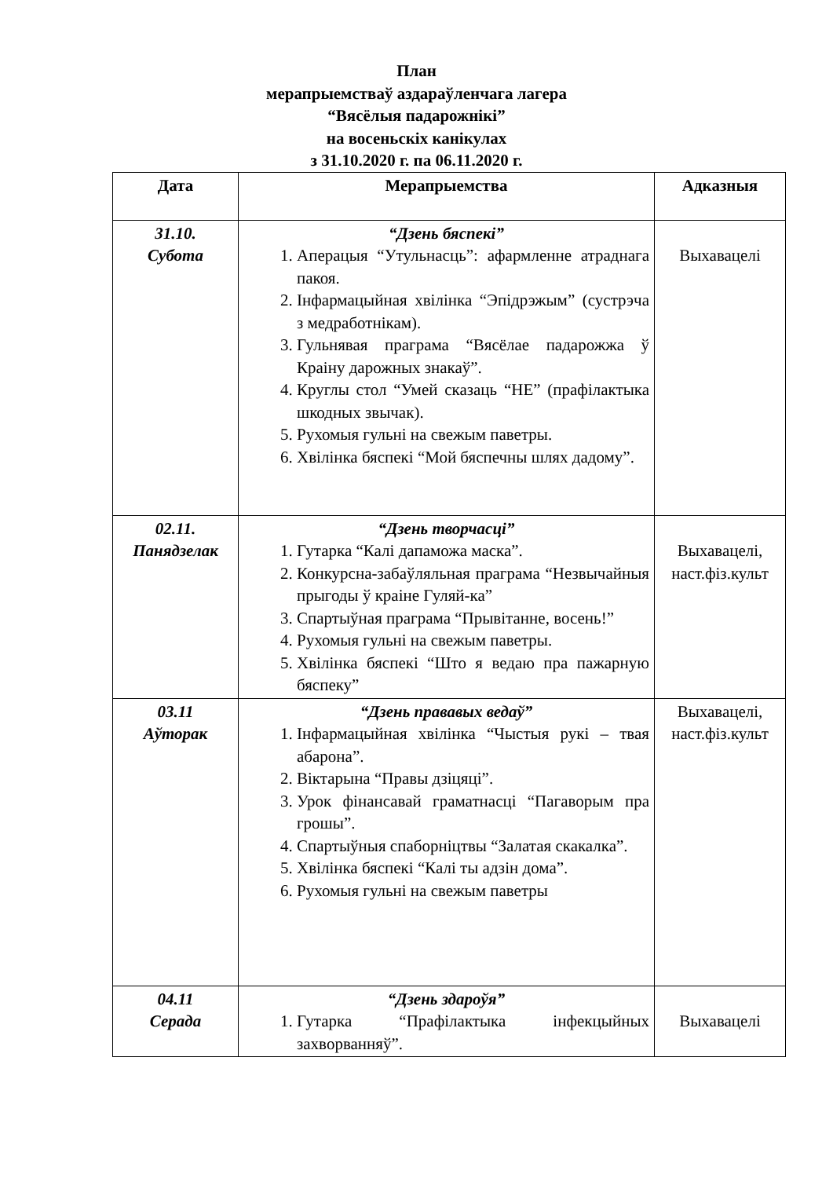План
мерапрыемстваў аздараўленчага лагера
“Вясёлыя падарожнікі”
на восеньскіх канікулах
з 31.10.2020 г. па 06.11.2020 г.
| Дата | Мерапрыемства | Адказныя |
| --- | --- | --- |
| 31.10. Субота | “Дзень бяспекі” 1. Аперацыя “Утульнасць”: афармленне атраднага пакоя. 2. Інфармацыйная хвілінка “Эпідрэжым” (сустрэча з медработнікам). 3. Гульнявая праграма “Вясёлае падарожжа ў Краіну дарожных знакаў”. 4. Круглы стол “Умей сказаць “НЕ” (прафілактыка шкодных звычак). 5. Рухомыя гульні на свежым паветры. 6. Хвілінка бяспекі “Мой бяспечны шлях дадому”. | Выхавацелі |
| 02.11. Панядзелак | “Дзень творчасці” 1. Гутарка “Калі дапаможа маска”. 2. Конкурсна-забаўляльная праграма “Незвычайныя прыгоды ў краіне Гуляй-ка” 3. Спартыўная праграма “Прывітанне, восень!” 4. Рухомыя гульні на свежым паветры. 5. Хвілінка бяспекі “Што я ведаю пра пажарную бяспеку” | Выхавацелі, наст.фіз.культ |
| 03.11 Аўторак | “Дзень прававых ведаў” 1. Інфармацыйная хвілінка “Чыстыя рукі – твая абарона”. 2. Віктарына “Правы дзіцяці”. 3. Урок фінансавай граматнасці “Пагаворым пра грошы”. 4. Спартыўныя спаборніцтвы “Залатая скакалка”. 5. Хвілінка бяспекі “Калі ты адзін дома”. 6. Рухомыя гульні на свежым паветры | Выхавацелі, наст.фіз.культ |
| 04.11 Серада | “Дзень здароўя” 1. Гутарка “Прафілактыка інфекцыйных захворванняў”. | Выхавацелі |